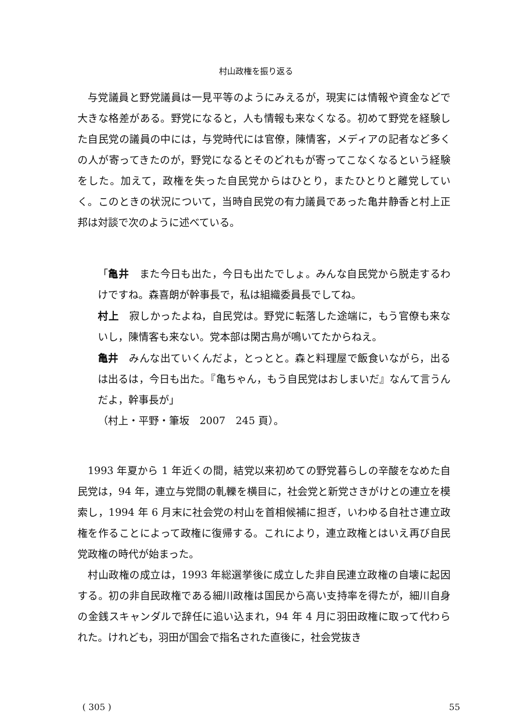村山政権を振り返る
与党議員と野党議員は一見平等のようにみえるが，現実には情報や資金などで大きな格差がある。野党になると，人も情報も来なくなる。初めて野党を経験した自民党の議員の中には，与党時代には官僚，陳情客，メディアの記者など多くの人が寄ってきたのが，野党になるとそのどれもが寄ってこなくなるという経験をした。加えて，政権を失った自民党からはひとり，またひとりと離党していく。このときの状況について，当時自民党の有力議員であった亀井静香と村上正邦は対談で次のように述べている。
「亀井　また今日も出た，今日も出たでしょ。みんな自民党から脱走するわけですね。森喜朗が幹事長で，私は組織委員長でしてね。
村上　寂しかったよね，自民党は。野党に転落した途端に，もう官僚も来ないし，陳情客も来ない。党本部は閑古鳥が鳴いてたからねえ。
亀井　みんな出ていくんだよ，とっとと。森と料理屋で飯食いながら，出るは出るは，今日も出た。『亀ちゃん，もう自民党はおしまいだ』なんて言うんだよ，幹事長が」
（村上・平野・筆坂　2007　245 頁）。
1993 年夏から 1 年近くの間，結党以来初めての野党暮らしの辛酸をなめた自民党は，94 年，連立与党間の軋轢を横目に，社会党と新党さきがけとの連立を模索し，1994 年 6 月末に社会党の村山を首相候補に担ぎ，いわゆる自社さ連立政権を作ることによって政権に復帰する。これにより，連立政権とはいえ再び自民党政権の時代が始まった。
村山政権の成立は，1993 年総選挙後に成立した非自民連立政権の自壊に起因する。初の非自民政権である細川政権は国民から高い支持率を得たが，細川自身の金銭スキャンダルで辞任に追い込まれ，94 年 4 月に羽田政権に取って代わられた。けれども，羽田が国会で指名された直後に，社会党抜き
( 305 ) 55